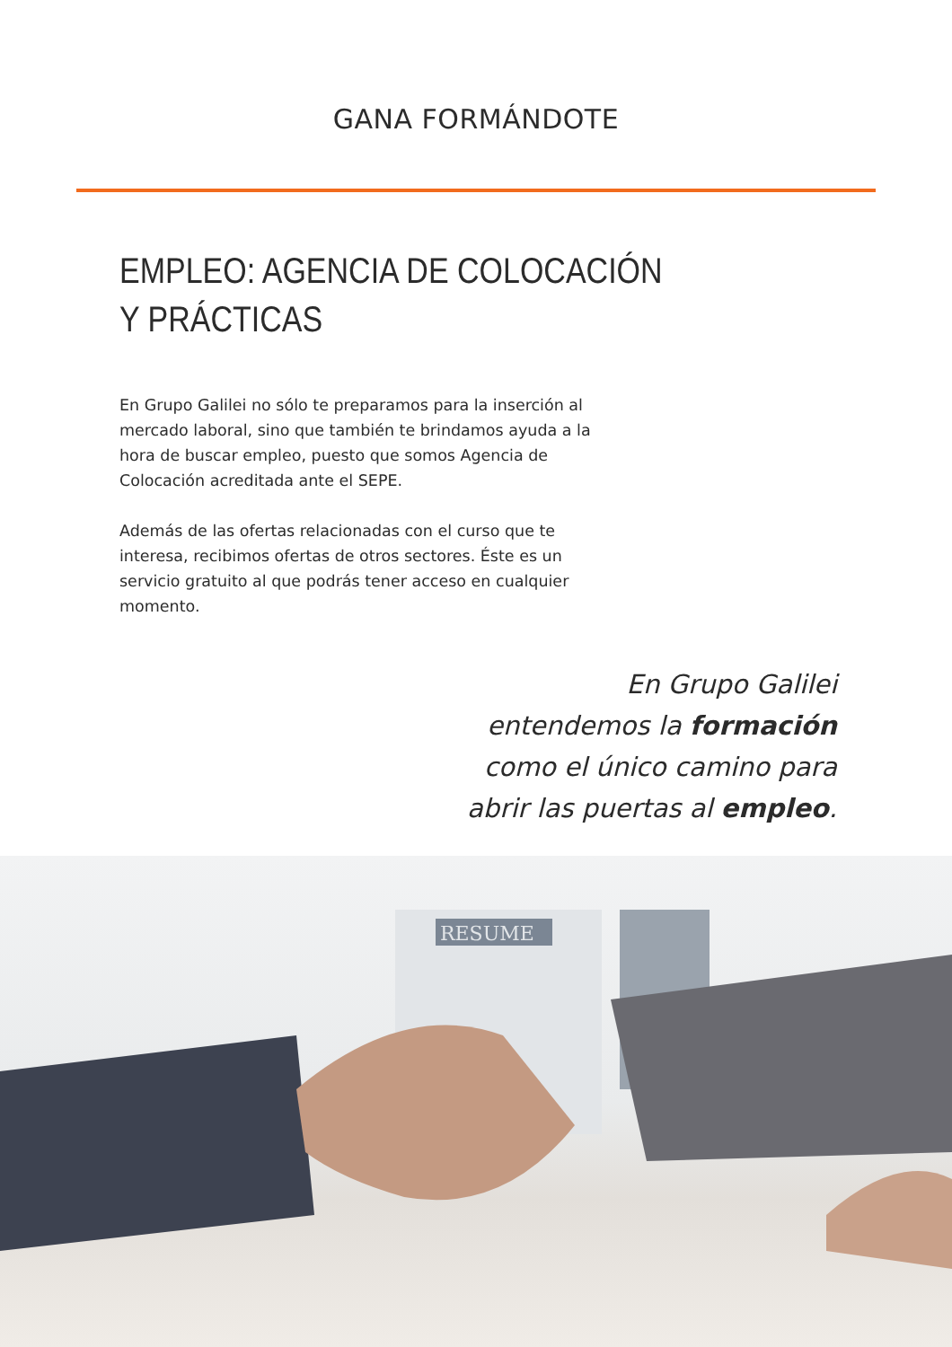GANA FORMÁNDOTE
EMPLEO: AGENCIA DE COLOCACIÓN
Y PRÁCTICAS
En Grupo Galilei no sólo te preparamos para la inserción al mercado laboral, sino que también te brindamos ayuda a la hora de buscar empleo, puesto que somos Agencia de Colocación acreditada ante el SEPE.
Además de las ofertas relacionadas con el curso que te interesa, recibimos ofertas de otros sectores. Éste es un servicio gratuito al que podrás tener acceso en cualquier momento.
En Grupo Galilei
entendemos la formación
como el único camino para
abrir las puertas al empleo.
RESUME